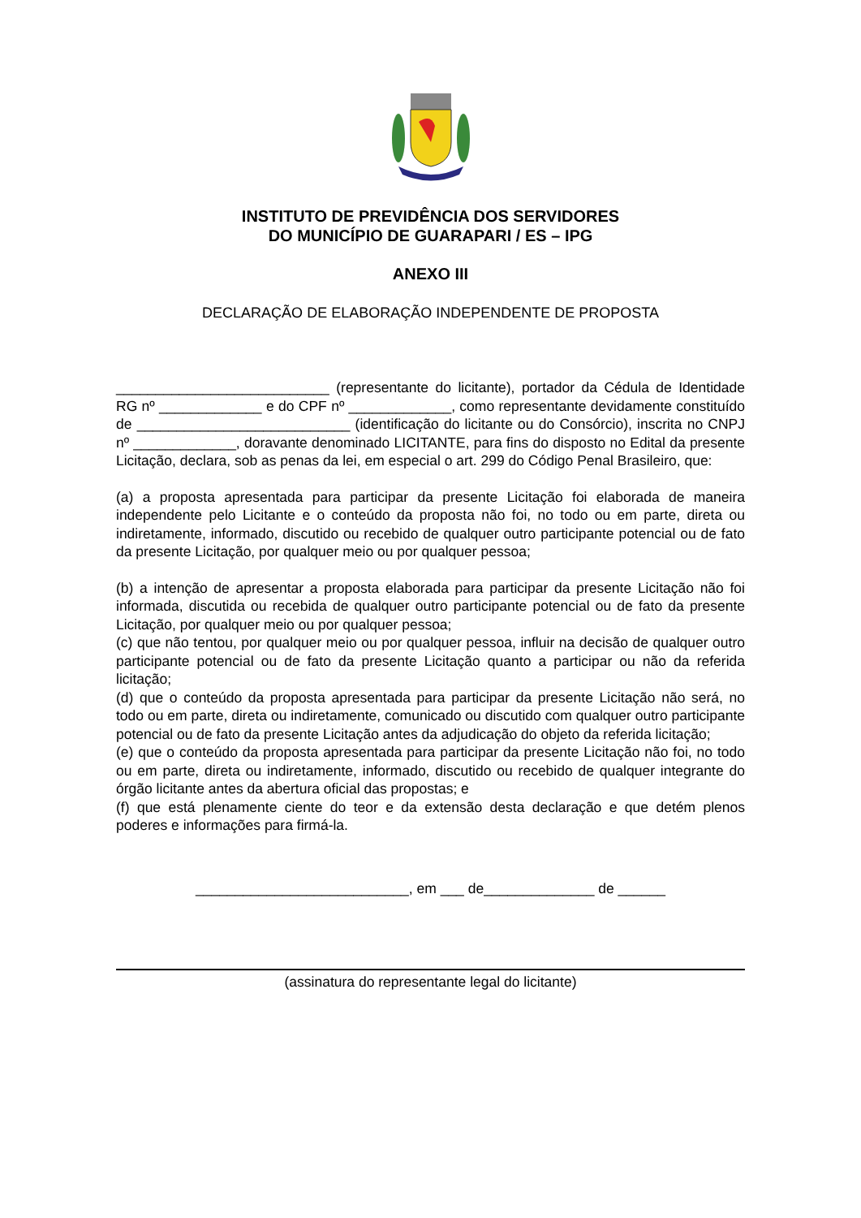INSTITUTO DE PREVIDÊNCIA DOS SERVIDORES
DO MUNICÍPIO DE GUARAPARI / ES – IPG
ANEXO III
DECLARAÇÃO DE ELABORAÇÃO INDEPENDENTE DE PROPOSTA
___________________________ (representante do licitante), portador da Cédula de Identidade RG nº _____________ e do CPF nº _____________, como representante devidamente constituído de ___________________________ (identificação do licitante ou do Consórcio), inscrita no CNPJ nº _____________, doravante denominado LICITANTE, para fins do disposto no Edital da presente Licitação, declara, sob as penas da lei, em especial o art. 299 do Código Penal Brasileiro, que:
(a) a proposta apresentada para participar da presente Licitação foi elaborada de maneira independente pelo Licitante e o conteúdo da proposta não foi, no todo ou em parte, direta ou indiretamente, informado, discutido ou recebido de qualquer outro participante potencial ou de fato da presente Licitação, por qualquer meio ou por qualquer pessoa;
(b) a intenção de apresentar a proposta elaborada para participar da presente Licitação não foi informada, discutida ou recebida de qualquer outro participante potencial ou de fato da presente Licitação, por qualquer meio ou por qualquer pessoa;
(c) que não tentou, por qualquer meio ou por qualquer pessoa, influir na decisão de qualquer outro participante potencial ou de fato da presente Licitação quanto a participar ou não da referida licitação;
(d) que o conteúdo da proposta apresentada para participar da presente Licitação não será, no todo ou em parte, direta ou indiretamente, comunicado ou discutido com qualquer outro participante potencial ou de fato da presente Licitação antes da adjudicação do objeto da referida licitação;
(e) que o conteúdo da proposta apresentada para participar da presente Licitação não foi, no todo ou em parte, direta ou indiretamente, informado, discutido ou recebido de qualquer integrante do órgão licitante antes da abertura oficial das propostas; e
(f) que está plenamente ciente do teor e da extensão desta declaração e que detém plenos poderes e informações para firmá-la.
___________________________, em ___ de______________ de ______
(assinatura do representante legal do licitante)